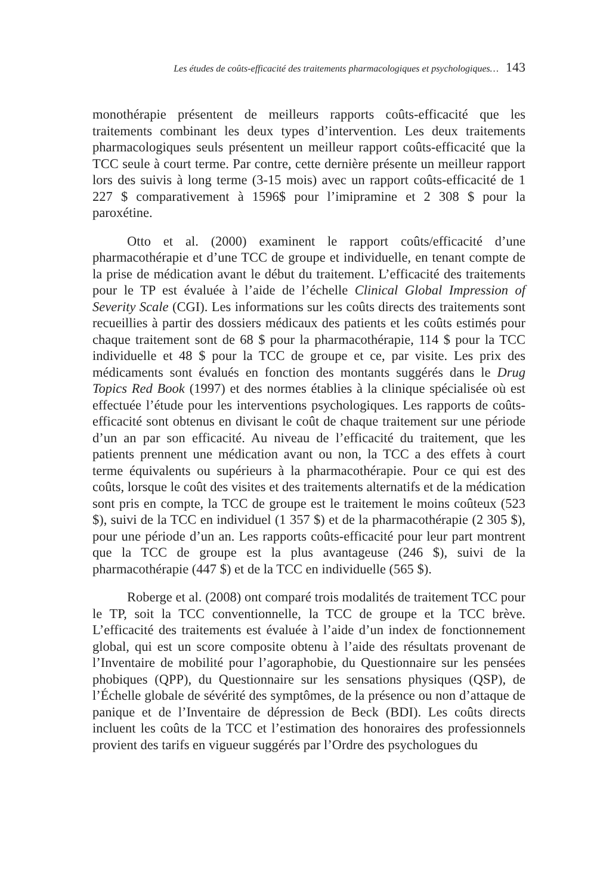Les études de coûts-efficacité des traitements pharmacologiques et psychologiques… 143
monothérapie présentent de meilleurs rapports coûts-efficacité que les traitements combinant les deux types d’intervention. Les deux traitements pharmacologiques seuls présentent un meilleur rapport coûts-efficacité que la TCC seule à court terme. Par contre, cette dernière présente un meilleur rapport lors des suivis à long terme (3-15 mois) avec un rapport coûts-efficacité de 1 227 $ comparativement à 1596$ pour l’imipramine et 2 308 $ pour la paroxétine.
Otto et al. (2000) examinent le rapport coûts/efficacité d’une pharmacothérapie et d’une TCC de groupe et individuelle, en tenant compte de la prise de médication avant le début du traitement. L’efficacité des traitements pour le TP est évaluée à l’aide de l’échelle Clinical Global Impression of Severity Scale (CGI). Les informations sur les coûts directs des traitements sont recueillies à partir des dossiers médicaux des patients et les coûts estimés pour chaque traitement sont de 68 $ pour la pharmacothérapie, 114 $ pour la TCC individuelle et 48 $ pour la TCC de groupe et ce, par visite. Les prix des médicaments sont évalués en fonction des montants suggérés dans le Drug Topics Red Book (1997) et des normes établies à la clinique spécialisée où est effectuée l’étude pour les interventions psychologiques. Les rapports de coûts-efficacité sont obtenus en divisant le coût de chaque traitement sur une période d’un an par son efficacité. Au niveau de l’efficacité du traitement, que les patients prennent une médication avant ou non, la TCC a des effets à court terme équivalents ou supérieurs à la pharmacothérapie. Pour ce qui est des coûts, lorsque le coût des visites et des traitements alternatifs et de la médication sont pris en compte, la TCC de groupe est le traitement le moins coûteux (523 $), suivi de la TCC en individuel (1 357 $) et de la pharmacothérapie (2 305 $), pour une période d’un an. Les rapports coûts-efficacité pour leur part montrent que la TCC de groupe est la plus avantageuse (246 $), suivi de la pharmacothérapie (447 $) et de la TCC en individuelle (565 $).
Roberge et al. (2008) ont comparé trois modalités de traitement TCC pour le TP, soit la TCC conventionnelle, la TCC de groupe et la TCC brève. L’efficacité des traitements est évaluée à l’aide d’un index de fonctionnement global, qui est un score composite obtenu à l’aide des résultats provenant de l’Inventaire de mobilité pour l’agoraphobie, du Questionnaire sur les pensées phobiques (QPP), du Questionnaire sur les sensations physiques (QSP), de l’Échelle globale de sévérité des symptômes, de la présence ou non d’attaque de panique et de l’Inventaire de dépression de Beck (BDI). Les coûts directs incluent les coûts de la TCC et l’estimation des honoraires des professionnels provient des tarifs en vigueur suggérés par l’Ordre des psychologues du